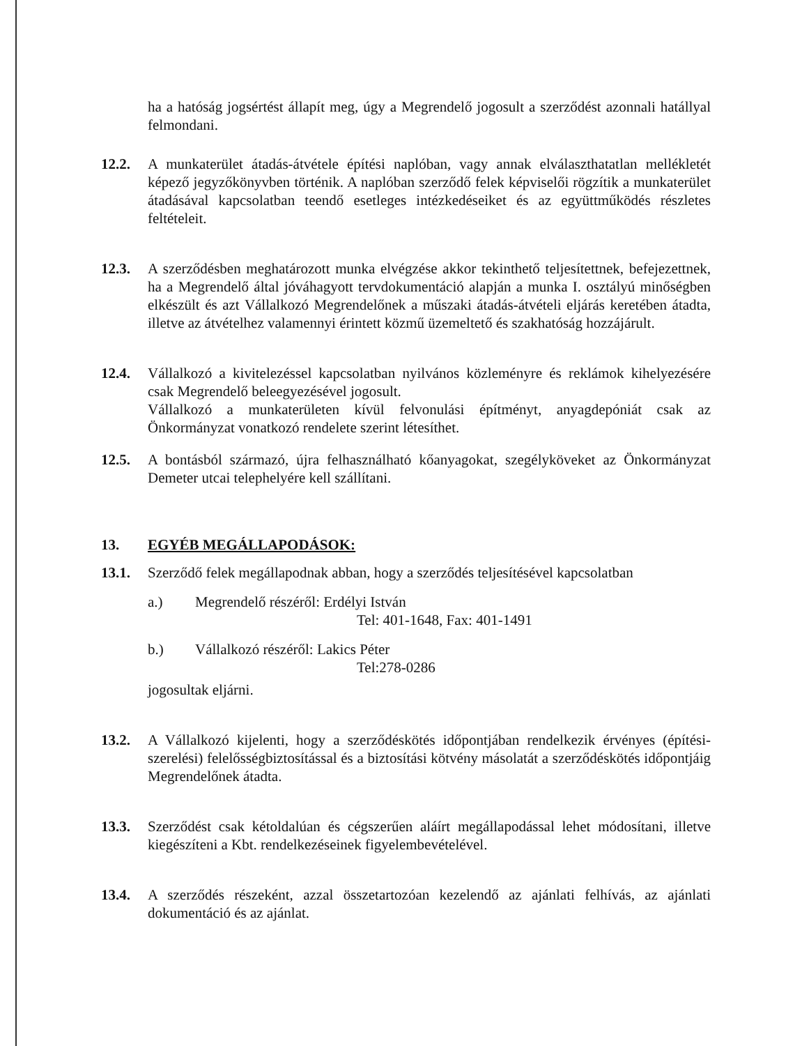ha a hatóság jogsértést állapít meg, úgy a Megrendelő jogosult a szerződést azonnali hatállyal felmondani.
12.2. A munkaterület átadás-átvétele építési naplóban, vagy annak elválaszthatatlan mellékletét képező jegyzőkönyvben történik. A naplóban szerződő felek képviselői rögzítik a munkaterület átadásával kapcsolatban teendő esetleges intézkedéseiket és az együttműködés részletes feltételeit.
12.3. A szerződésben meghatározott munka elvégzése akkor tekinthető teljesítettnek, befejezettnek, ha a Megrendelő által jóváhagyott tervdokumentáció alapján a munka I. osztályú minőségben elkészült és azt Vállalkozó Megrendelőnek a műszaki átadás-átvételi eljárás keretében átadta, illetve az átvételhez valamennyi érintett közmű üzemeltető és szakhatóság hozzájárult.
12.4. Vállalkozó a kivitelezéssel kapcsolatban nyilvános közleményre és reklámok kihelyezésére csak Megrendelő beleegyezésével jogosult.
Vállalkozó a munkaterületen kívül felvonulási építményt, anyagdepóniát csak az Önkormányzat vonatkozó rendelete szerint létesíthet.
12.5. A bontásból származó, újra felhasználható kőanyagokat, szegélyköveket az Önkormányzat Demeter utcai telephelyére kell szállítani.
13. EGYÉB MEGÁLLAPODÁSOK:
13.1. Szerződő felek megállapodnak abban, hogy a szerződés teljesítésével kapcsolatban
a.) Megrendelő részéről: Erdélyi István
Tel: 401-1648, Fax: 401-1491
b.) Vállalkozó részéről: Lakics Péter
Tel:278-0286
jogosultak eljárni.
13.2. A Vállalkozó kijelenti, hogy a szerződéskötés időpontjában rendelkezik érvényes (építési-szerelési) felelősségbiztosítással és a biztosítási kötvény másolatát a szerződéskötés időpontjáig Megrendelőnek átadta.
13.3. Szerződést csak kétoldalúan és cégszerűen aláírt megállapodással lehet módosítani, illetve kiegészíteni a Kbt. rendelkezéseinek figyelembevételével.
13.4. A szerződés részeként, azzal összetartozóan kezelendő az ajánlati felhívás, az ajánlati dokumentáció és az ajánlat.